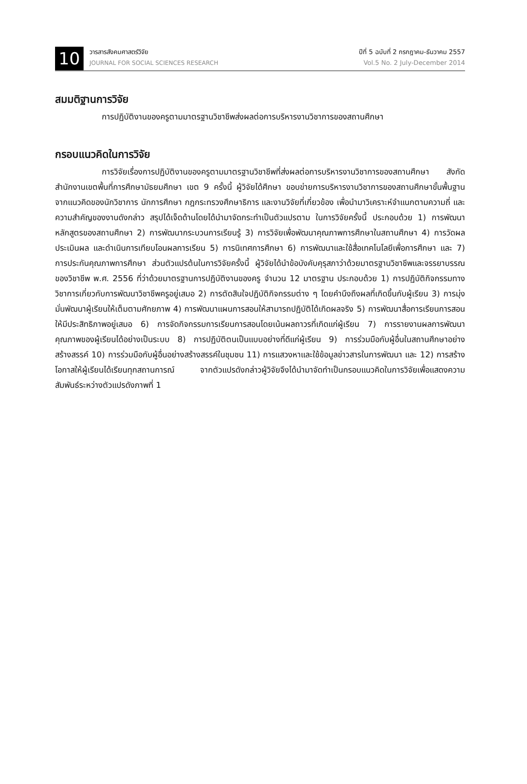10
วารสารสังคมศาสตร์วิจัย
JOURNAL FOR SOCIAL SCIENCES RESEARCH
ปีที่ 5 ฉบับที่ 2 กรกฎาคม-ธันวาคม 2557
Vol.5 No. 2 July-December 2014
สมมติฐานการวิจัย
การปฏิบัติงานของครูตามมาตรฐานวิชาชีพส่งผลต่อการบริหารงานวิชาการของสถานศึกษา
กรอบแนวคิดในการวิจัย
การวิจัยเรื่องการปฏิบัติงานของครูตามมาตรฐานวิชาชีพที่ส่งผลต่อการบริหารงานวิชาการของสถานศึกษา สังกัดสำนักงานเขตพื้นที่การศึกษามัธยมศึกษา เขต 9 ครั้งนี้ ผู้วิจัยได้ศึกษา ขอบข่ายการบริหารงานวิชาการของสถานศึกษาขั้นพื้นฐาน จากแนวคิดของนักวิชาการ นักการศึกษา กฎกระทรวงศึกษาธิการ และงานวิจัยที่เกี่ยวข้อง เพื่อนำมาวิเคราะห์จำแนกตามความถี่ และความสำคัญของงานดังกล่าว สรุปได้เจ็ดด้านโดยได้นำมาจัดกระทำเป็นตัวแปรตาม ในการวิจัยครั้งนี้ ประกอบด้วย 1) การพัฒนาหลักสูตรของสถานศึกษา 2) การพัฒนากระบวนการเรียนรู้ 3) การวิจัยเพื่อพัฒนาคุณภาพการศึกษาในสถานศึกษา 4) การวัดผล ประเมินผล และดำเนินการเทียบโอนผลการเรียน 5) การนิเทศการศึกษา 6) การพัฒนาและใช้สื่อเทคโนโลยีเพื่อการศึกษา และ 7) การประกันคุณภาพการศึกษา ส่วนตัวแปรต้นในการวิจัยครั้งนี้ ผู้วิจัยได้นำข้อบังคับคุรุสภาว่าด้วยมาตรฐานวิชาชีพและจรรยาบรรณของวิชาชีพ พ.ศ. 2556 ที่ว่าด้วยมาตรฐานการปฏิบัติงานของครู จำนวน 12 มาตรฐาน ประกอบด้วย 1) การปฏิบัติกิจกรรมทางวิชาการเกี่ยวกับการพัฒนาวิชาชีพครูอยู่เสมอ 2) การตัดสินใจปฏิบัติกิจกรรมต่าง ๆ โดยคำนึงถึงผลที่เกิดขึ้นกับผู้เรียน 3) การมุ่งมั่นพัฒนาผู้เรียนให้เต็มตามศักยภาพ 4) การพัฒนาแผนการสอนให้สามารถปฏิบัติได้เกิดผลจริง 5) การพัฒนาสื่อการเรียนการสอนให้มีประสิทธิภาพอยู่เสมอ 6) การจัดกิจกรรมการเรียนการสอนโดยเน้นผลถาวรที่เกิดแก่ผู้เรียน 7) การรายงานผลการพัฒนาคุณภาพของผู้เรียนได้อย่างเป็นระบบ 8) การปฏิบัติตนเป็นแบบอย่างที่ดีแก่ผู้เรียน 9) การร่วมมือกับผู้อื่นในสถานศึกษาอย่างสร้างสรรค์ 10) การร่วมมือกับผู้อื่นอย่างสร้างสรรค์ในชุมชน 11) การแสวงหาและใช้ข้อมูลข่าวสารในการพัฒนา และ 12) การสร้างโอกาสให้ผู้เรียนได้เรียนทุกสถานการณ์ จากตัวแปรดังกล่าวผู้วิจัยจึงได้นำมาจัดทำเป็นกรอบแนวคิดในการวิจัยเพื่อแสดงความสัมพันธ์ระหว่างตัวแปรดังภาพที่ 1